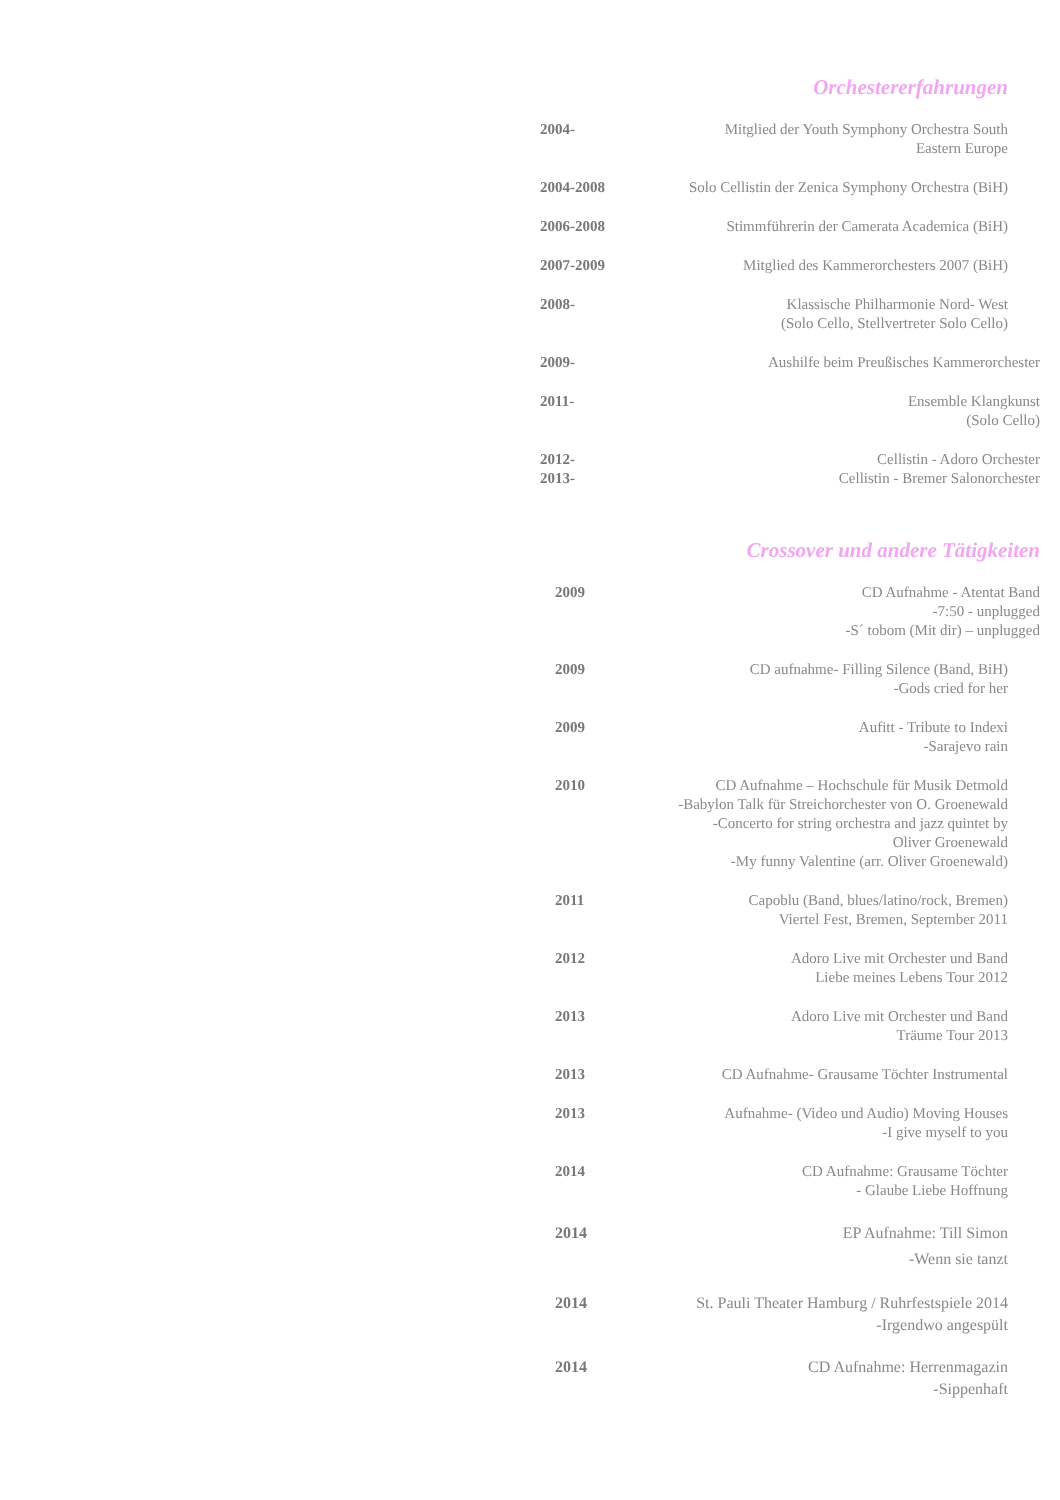Orchestererfahrungen
2004- Mitglied der Youth Symphony Orchestra South
Eastern Europe
2004-2008 Solo Cellistin der Zenica Symphony Orchestra (BiH)
2006-2008 Stimmführerin der Camerata Academica (BiH)
2007-2009 Mitglied des Kammerorchesters 2007 (BiH)
2008- Klassische Philharmonie Nord- West
(Solo Cello, Stellvertreter Solo Cello)
2009- Aushilfe beim Preußisches Kammerorchester
2011- Ensemble Klangkunst
(Solo Cello)
2012-
2013-
Cellistin - Adoro Orchester
Cellistin - Bremer Salonorchester
Crossover und andere Tätigkeiten
2009 CD Aufnahme - Atentat Band
-7:50 - unplugged
-S´ tobom (Mit dir) – unplugged
2009 CD aufnahme- Filling Silence (Band, BiH)
-Gods cried for her
2009 Aufitt - Tribute to Indexi
-Sarajevo rain
2010 CD Aufnahme – Hochschule für Musik Detmold
-Babylon Talk für Streichorchester von O. Groenewald
-Concerto for string orchestra and jazz quintet by
Oliver Groenewald
-My funny Valentine (arr. Oliver Groenewald)
2011 Capoblu (Band, blues/latino/rock, Bremen)
Viertel Fest, Bremen, September 2011
2012 Adoro Live mit Orchester und Band
Liebe meines Lebens Tour 2012
2013 Adoro Live mit Orchester und Band
Träume Tour 2013
2013 CD Aufnahme- Grausame Töchter Instrumental
2013 Aufnahme- (Video und Audio) Moving Houses
-I give myself to you
2014 CD Aufnahme: Grausame Töchter
- Glaube Liebe Hoffnung
2014 EP Aufnahme: Till Simon
-Wenn sie tanzt
2014 St. Pauli Theater Hamburg / Ruhrfestspiele 2014
-Irgendwo angespült
2014 CD Aufnahme: Herrenmagazin
-Sippenhaft